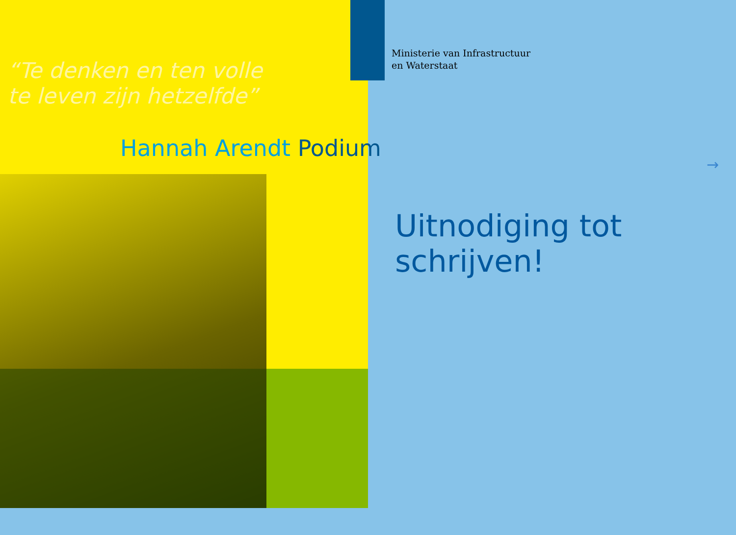“Te denken en ten volle
te leven zijn hetzelfde”
Hannah Arendt Podium
Ministerie van Infrastructuur
en Waterstaat
→
Uitnodiging tot
schrijven!